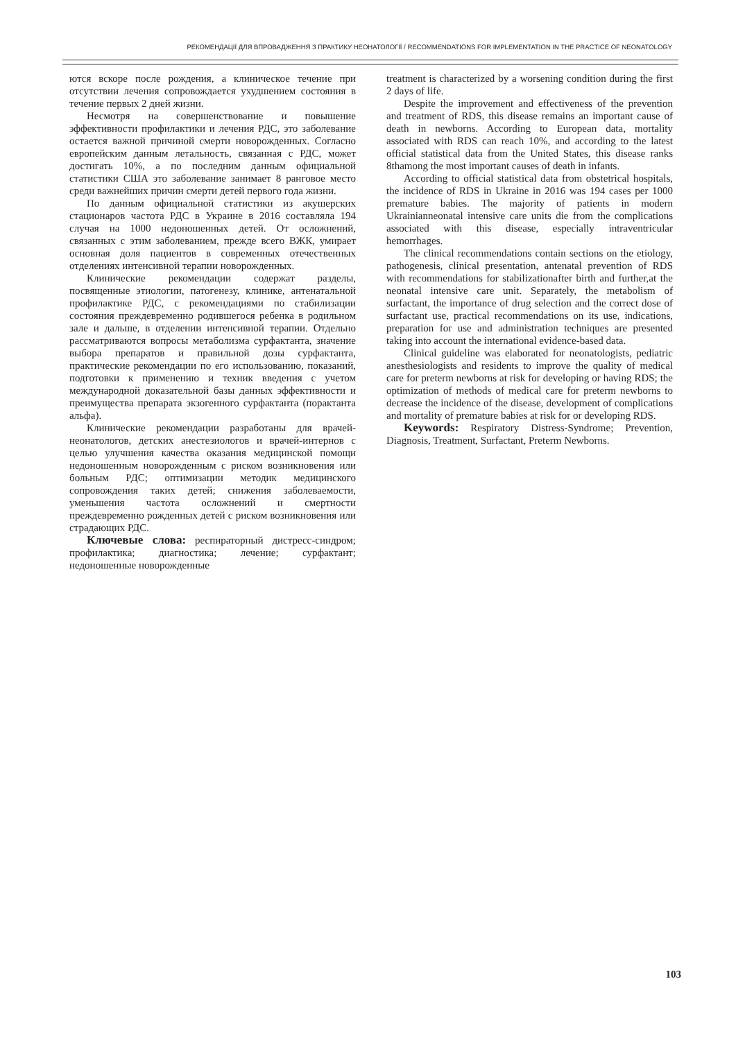РЕКОМЕНДАЦІЇ ДЛЯ ВПРОВАДЖЕННЯ З ПРАКТИКУ НЕОНАТОЛОГІЇ / RECOMMENDATIONS FOR IMPLEMENTATION IN THE PRACTICE OF NEONATOLOGY
ются вскоре после рождения, а клиническое течение при отсутствии лечения сопровождается ухудшением состояния в течение первых 2 дней жизни.
Несмотря на совершенствование и повышение эффективности профилактики и лечения РДС, это заболевание остается важной причиной смерти новорожденных. Согласно европейским данным летальность, связанная с РДС, может достигать 10%, а по последним данным официальной статистики США это заболевание занимает 8 ранговое место среди важнейших причин смерти детей первого года жизни.
По данным официальной статистики из акушерских стационаров частота РДС в Украине в 2016 составляла 194 случая на 1000 недоношенных детей. От осложнений, связанных с этим заболеванием, прежде всего ВЖК, умирает основная доля пациентов в современных отечественных отделениях интенсивной терапии новорожденных.
Клинические рекомендации содержат разделы, посвященные этиологии, патогенезу, клинике, антенатальной профилактике РДС, с рекомендациями по стабилизации состояния преждевременно родившегося ребенка в родильном зале и дальше, в отделении интенсивной терапии. Отдельно рассматриваются вопросы метаболизма сурфактанта, значение выбора препаратов и правильной дозы сурфактанта, практические рекомендации по его использованию, показаний, подготовки к применению и техник введения с учетом международной доказательной базы данных эффективности и преимущества препарата экзогенного сурфактанта (порактанта альфа).
Клинические рекомендации разработаны для врачей-неонатологов, детских анестезиологов и врачей-интернов с целью улучшения качества оказания медицинской помощи недоношенным новорожденным с риском возникновения или больным РДС; оптимизации методик медицинского сопровождения таких детей; снижения заболеваемости, уменьшения частота осложнений и смертности преждевременно рожденных детей с риском возникновения или страдающих РДС.
Ключевые слова: респираторный дистресс-синдром; профилактика; диагностика; лечение; сурфактант; недоношенные новорожденные
treatment is characterized by a worsening condition during the first 2 days of life.
Despite the improvement and effectiveness of the prevention and treatment of RDS, this disease remains an important cause of death in newborns. According to European data, mortality associated with RDS can reach 10%, and according to the latest official statistical data from the United States, this disease ranks 8thamong the most important causes of death in infants.
According to official statistical data from obstetrical hospitals, the incidence of RDS in Ukraine in 2016 was 194 cases per 1000 premature babies. The majority of patients in modern Ukrainianneonatal intensive care units die from the complications associated with this disease, especially intraventricular hemorrhages.
The clinical recommendations contain sections on the etiology, pathogenesis, clinical presentation, antenatal prevention of RDS with recommendations for stabilizationafter birth and further,at the neonatal intensive care unit. Separately, the metabolism of surfactant, the importance of drug selection and the correct dose of surfactant use, practical recommendations on its use, indications, preparation for use and administration techniques are presented taking into account the international evidence-based data.
Clinical guideline was elaborated for neonatologists, pediatric anesthesiologists and residents to improve the quality of medical care for preterm newborns at risk for developing or having RDS; the optimization of methods of medical care for preterm newborns to decrease the incidence of the disease, development of complications and mortality of premature babies at risk for or developing RDS.
Keywords: Respiratory Distress-Syndrome; Prevention, Diagnosis, Treatment, Surfactant, Preterm Newborns.
103